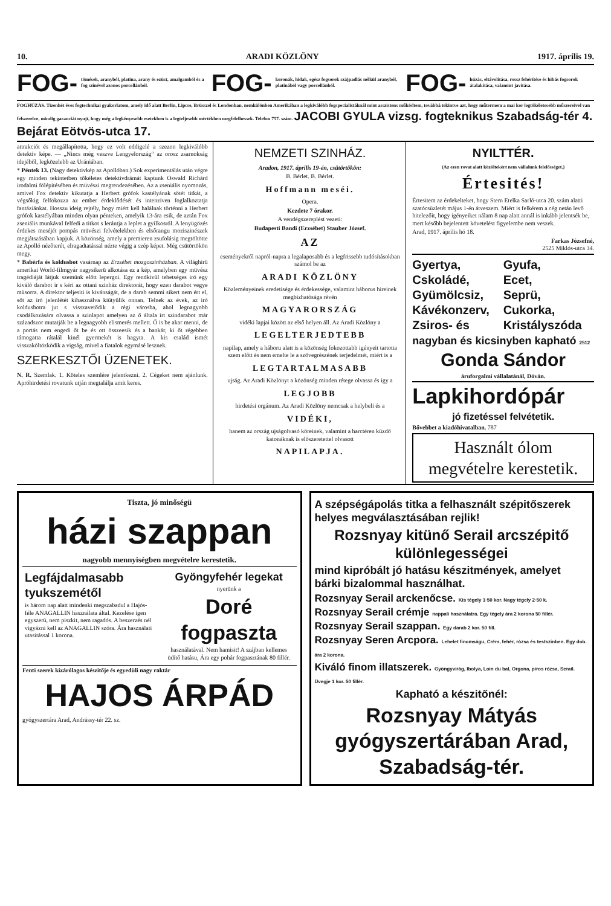10. ARADI KÖZLÖNY 1917. április 19.
FOG- tömések, aranyból, platina, arany és ezüst, amalgamból és a fog színével azonos porcellánból.
FOG- koronák, hidak, egész fogsorok szájpadlás nélkül aranyból, platinából vagy porcellánból.
FOG- húzás, eltávolítása, rossz fehérítése és hibás fogsorok átalakítása, valamint javítása.
FOGHÚZÁS. Tizenhét éves fogtechnikai gyakorlatom, amely idő alatt Berlin, Lipcse, Brüsszel és Londonban, nemkülönben Amerikában a legkiválóbb fogspecialistáknál mint asszistens működtem, továbbá tekintve azt, hogy műtermem a mai kor legtökéletesebb műszereivel van felszerelve, mindig garanciát nyujt, hogy még a legkényesebb esetekben is a legteljesebb mértékben megfelelhessek. Telefon 757. szám. JACOBI GYULA vizsg. fogteknikus Szabadság-tér 4. Bejárat Eötvös-utca 17.
attrakciót és megállapította, hogy ez volt eddigelé a szezon legkiválóbb detektiv képe. — „Nincs még veszve Lengyelország“ az orosz zsarnokság idejéből, legközelebb az Urániában.
* Péntek 13. (Nagy detektivkép az Apollóban.) Sok experimentálás után végre egy minden tekintetben tökéletes detektivdrámát kaptunk Oswald Richárd irodalmi fölépitésében és müvészi megrendezésében. Az a zseniális nyomozás, amivel Fox detektiv kikutatja a Herbert grófok kastélyának sötét titkát, a végsőkig felfokozza az ember érdeklődését és intenziven foglalkoztatja fantáziánkat. Hosszu ideig rejtély, hogy miért kell halálnak történni a Herbert grófok kastélyában minden olyan pénteken, amelyik 13-ára esik, de aztán Fox zseniális munkával felfedi a titkot s lerántja a leplet a gyilkosról. A lenyügözés érdekes meséjét pompás müvészi felvételekben és elsőrangu moziszinészek megjátszásában kapjuk. A közönség, amely a premieren zsufolásig megtöltötte az Apolló nézőterét, elragadtatással nézte végig a szép képet. Még csütörtökön megy.
* Babérfa és koldusbot vasárnap az Erzsébet mozgoszinházban. A világhirü amerikai World-filmgyár nagysikerü alkotása ez a kép, amelyben egy müvész tragédiáját látjuk szemünk előtt lepergni. Egy rendkivül tehetséges iró egy kiváló darabot ir s kéri az ottani szinház direktorát, hogy ezen darabot vegye müsorra. A direktor teljesiti is kivánságát, de a darab semmi sikert nem ért el, söt az iró jelenlétét kihasználva kiütyülik onnan. Telnek az évek, az iró koldusbotra jut s visszavetődik a régi városba, ahol legnagyobb csodálkozására olvassa a szinlapot amelyen az ő általa irt szindarabot már századszor mutatják be a legnagyobb elismerés mellett. Ő is be akar menni, de a portás nem engedi őt be és ott összeesik és a bankár, ki őt régebben támogatta rátalál kinél gyermekét is hagyta. A kis család ismét visszaköltözködik a vigság, mivel a fiatalok egymásé lesznek.
SZERKESZTŐI ÜZENETEK.
N. R. Szemlak. 1. Köteles szemlére jelentkezni. 2. Cégeket nem ajánlunk. Apróhirdetési rovatunk utján megtalálja amit keres.
NEMZETI SZINHÁZ.
Aradon, 1917. április 19-én, csütörtökön:
B. Bérlet. B. Bérlet.
Hoffmann meséi.
Opera.
Kezdete 7 órakor.
A vendégszereplést vezeti:
Budapesti Bandi (Erzsébet) Stauber József.
AZ
eseményekről napról-napra a legalaposabb és a legfrissebb tudósításokban számol be az
ARADI KÖZLÖNY
Közleményeinek eredetisége és érdekessége, valamint háborus hireinek megbizhatósága révén
MAGYARORSZÁG
vidéki lapjai között az első helyen áll. Az Aradi Közlöny a
LEGELTERJEDTEBB
napilap, amely a háboru alatt is a közönség fokozottabb igényeit tartotta szem előtt és nem emelte le a szövegrészének terjedelmét, miért is a
LEGTARTALMASABB
ujság. Az Aradi Közlönyt a közönség minden rétege olvassa és igy a
LEGJOBB
hirdetési orgánum. Az Aradi Közlöny nemcsak a helybeli és a
VIDÉKI,
hanem az ország ujságolvasó köreinek, valamint a harctéren küzdő katonáknak is előszeretettel olvasott
NAPILAPJA.
NYILTTÉR.
(Az ezen rovat alatt közöltekért nem vállalunk felelősséget.)
Értesités!
Értesitem az érdekelteket, hogy Stern Etelka Sarló-utca 20. szám alatti szatócsüzletét május 1-én átveszem. Miért is felkérem a cég netán levő hitelezőit, hogy igényeiket nálam 8 nap alatt annál is inkább jelentsék be, mert később bejelentett követelést figyelembe nem veszek.
Arad, 1917. április hó 18.
Farkas Józsefné,
2525 Miklós-utca 34.
Gyertya,
Cskoládé,
Gyümölcsiz,
Kávékonzerv,
Zsiros- és
Gyufa,
Ecet,
Seprü,
Cukorka,
Kristályszóda
nagyban és kicsinyben kapható 2512
Gonda Sándor
áruforgalmi vállalatánál, Dóván.
Lapkihordópár
jó fizetéssel felvétetik.
Bővebbet a kiadóhivatalban. 787
Használt ólom megvételre kerestetik.
Tiszta, jó minőségü
házi szappan
nagyobb mennyiségben megvételre kerestetik.
Legfájdalmasabb tyukszemétől
is három nap alatt mindenki megszabadul a Hajós-féle ANAGALLIN használata által. Kezelése igen egyszerü, nem piszkit, nem ragadós. A beszerzés nél vigyázni kell az ANAGALLIN szóra. Ára használati utasitással 1 korona.
Gyöngyfehér legekat
nyerünk a
Doré fogpaszta
használatával. Nem hamisit! A szájban kellemes üdítő hatásu, Ára egy pohár fogpasztának 80 fillér.
Fenti szerek kizárólagos készitője és egyedüli nagy raktár
HAJOS ÁRPÁD
gyógyszertára Arad, Andrássy-tér 22. sz.
A szépségápolás titka a felhasznált szépitőszerek helyes megválasztásában rejlik!
Rozsnyay kitünő Serail arcszépitő különlegességei
mind kipróbált jó hatásu készitmények, amelyet bárki bizalommal használhat.
Rozsnyay Serail arckenőcse. Kis tégely 1·50 kor. Nagy tégely 2·50 k.
Rozsnyay Serail crémje nappali használatra. Egy tégely ára 2 korona 50 fillér.
Rozsnyay Serail szappan. Egy darab 2 kor. 50 fill.
Rozsnyay Seren Arcpora. Lehelet finomságu, Crém, fehér, rózsa és testszinben. Egy dob. ára 2 korona.
Kiváló finom illatszerek. Gyöngyvirág, Ibolya, Loin du bal, Orgona, piros rózsa, Serail. Üvegje 1 kor. 50 fillér.
Kapható a készitőnél:
Rozsnyay Mátyás gyógyszertárában Arad, Szabadság-tér.